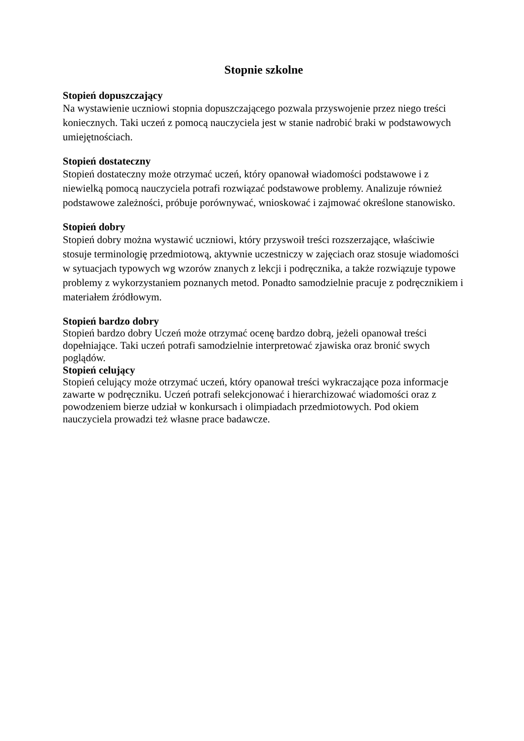Stopnie szkolne
Stopień dopuszczający
Na wystawienie uczniowi stopnia dopuszczającego pozwala przyswojenie przez niego treści koniecznych. Taki uczeń z pomocą nauczyciela jest w stanie nadrobić braki w podstawowych umiejętnościach.
Stopień dostateczny
Stopień dostateczny może otrzymać uczeń, który opanował wiadomości podstawowe i z niewielką pomocą nauczyciela potrafi rozwiązać podstawowe problemy. Analizuje również podstawowe zależności, próbuje porównywać, wnioskować i zajmować określone stanowisko.
Stopień dobry
Stopień dobry można wystawić uczniowi, który przyswoił treści rozszerzające, właściwie stosuje terminologię przedmiotową, aktywnie uczestniczy w zajęciach oraz stosuje wiadomości w sytuacjach typowych wg wzorów znanych z lekcji i podręcznika, a także rozwiązuje typowe problemy z wykorzystaniem poznanych metod. Ponadto samodzielnie pracuje z podręcznikiem i materiałem źródłowym.
Stopień bardzo dobry
Stopień bardzo dobry Uczeń może otrzymać ocenę bardzo dobrą, jeżeli opanował treści dopełniające. Taki uczeń potrafi samodzielnie interpretować zjawiska oraz bronić swych poglądów.
Stopień celujący
Stopień celujący może otrzymać uczeń, który opanował treści wykraczające poza informacje zawarte w podręczniku. Uczeń potrafi selekcjonować i hierarchizować wiadomości oraz z powodzeniem bierze udział w konkursach i olimpiadach przedmiotowych. Pod okiem nauczyciela prowadzi też własne prace badawcze.